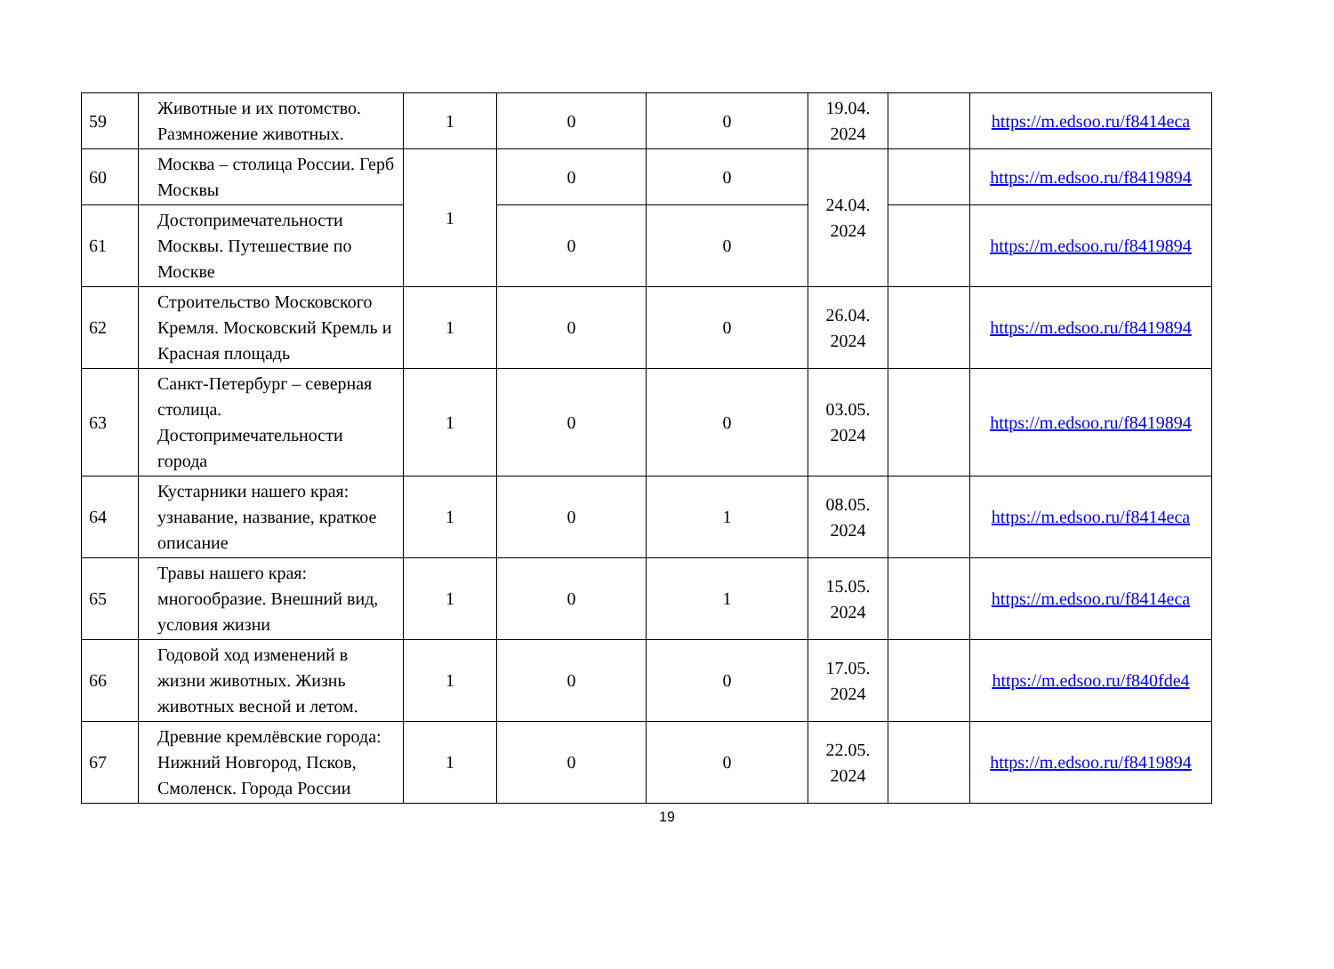| 59 | Животные и их потомство. Размножение животных. | 1 | 0 | 0 | 19.04. 2024 | | https://m.edsoo.ru/f8414eca |
| 60 | Москва – столица России. Герб Москвы | 1 | 0 | 0 | 24.04. 2024 | | https://m.edsoo.ru/f8419894 |
| 61 | Достопримечательности Москвы. Путешествие по Москве | | 0 | 0 | | | https://m.edsoo.ru/f8419894 |
| 62 | Строительство Московского Кремля. Московский Кремль и Красная площадь | 1 | 0 | 0 | 26.04. 2024 | | https://m.edsoo.ru/f8419894 |
| 63 | Санкт-Петербург – северная столица. Достопримечательности города | 1 | 0 | 0 | 03.05. 2024 | | https://m.edsoo.ru/f8419894 |
| 64 | Кустарники нашего края: узнавание, название, краткое описание | 1 | 0 | 1 | 08.05. 2024 | | https://m.edsoo.ru/f8414eca |
| 65 | Травы нашего края: многообразие. Внешний вид, условия жизни | 1 | 0 | 1 | 15.05. 2024 | | https://m.edsoo.ru/f8414eca |
| 66 | Годовой ход изменений в жизни животных. Жизнь животных весной и летом. | 1 | 0 | 0 | 17.05. 2024 | | https://m.edsoo.ru/f840fde4 |
| 67 | Древние кремлёвские города: Нижний Новгород, Псков, Смоленск. Города России | 1 | 0 | 0 | 22.05. 2024 | | https://m.edsoo.ru/f8419894 |
19